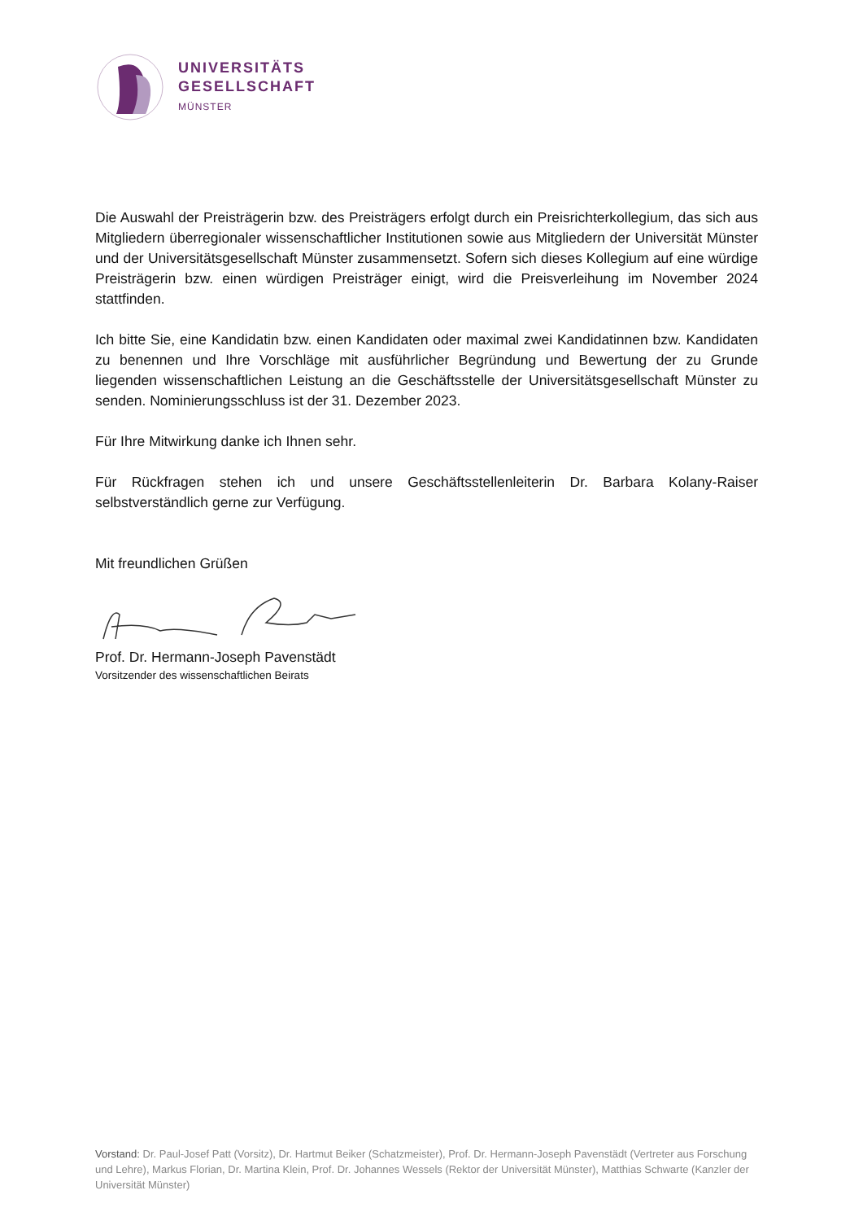UNIVERSITÄTS
GESELLSCHAFT
MÜNSTER
Die Auswahl der Preisträgerin bzw. des Preisträgers erfolgt durch ein Preisrichterkollegium, das sich aus Mitgliedern überregionaler wissenschaftlicher Institutionen sowie aus Mitgliedern der Universität Münster und der Universitätsgesellschaft Münster zusammensetzt. Sofern sich dieses Kollegium auf eine würdige Preisträgerin bzw. einen würdigen Preisträger einigt, wird die Preisverleihung im November 2024 stattfinden.
Ich bitte Sie, eine Kandidatin bzw. einen Kandidaten oder maximal zwei Kandidatinnen bzw. Kandidaten zu benennen und Ihre Vorschläge mit ausführlicher Begründung und Bewertung der zu Grunde liegenden wissenschaftlichen Leistung an die Geschäftsstelle der Universitätsgesellschaft Münster zu senden. Nominierungsschluss ist der 31. Dezember 2023.
Für Ihre Mitwirkung danke ich Ihnen sehr.
Für Rückfragen stehen ich und unsere Geschäftsstellenleiterin Dr. Barbara Kolany-Raiser selbstverständlich gerne zur Verfügung.
Mit freundlichen Grüßen
Prof. Dr. Hermann-Joseph Pavenstädt
Vorsitzender des wissenschaftlichen Beirats
Vorstand: Dr. Paul-Josef Patt (Vorsitz), Dr. Hartmut Beiker (Schatzmeister), Prof. Dr. Hermann-Joseph Pavenstädt (Vertreter aus Forschung und Lehre), Markus Florian, Dr. Martina Klein, Prof. Dr. Johannes Wessels (Rektor der Universität Münster), Matthias Schwarte (Kanzler der Universität Münster)